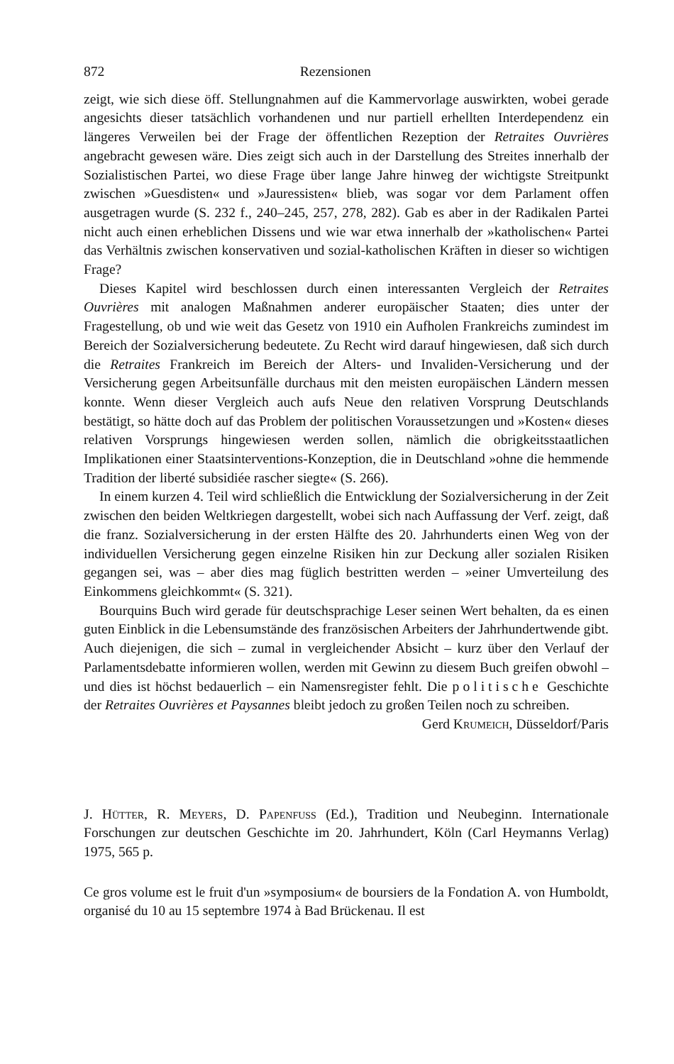872 Rezensionen
zeigt, wie sich diese öff. Stellungnahmen auf die Kammervorlage auswirkten, wobei gerade angesichts dieser tatsächlich vorhandenen und nur partiell erhellten Interdependenz ein längeres Verweilen bei der Frage der öffentlichen Rezeption der Retraites Ouvrières angebracht gewesen wäre. Dies zeigt sich auch in der Darstellung des Streites innerhalb der Sozialistischen Partei, wo diese Frage über lange Jahre hinweg der wichtigste Streitpunkt zwischen »Guesdisten« und »Jauressisten« blieb, was sogar vor dem Parlament offen ausgetragen wurde (S. 232 f., 240–245, 257, 278, 282). Gab es aber in der Radikalen Partei nicht auch einen erheblichen Dissens und wie war etwa innerhalb der »katholischen« Partei das Verhältnis zwischen konservativen und sozial-katholischen Kräften in dieser so wichtigen Frage?
Dieses Kapitel wird beschlossen durch einen interessanten Vergleich der Retraites Ouvrières mit analogen Maßnahmen anderer europäischer Staaten; dies unter der Fragestellung, ob und wie weit das Gesetz von 1910 ein Aufholen Frankreichs zumindest im Bereich der Sozialversicherung bedeutete. Zu Recht wird darauf hingewiesen, daß sich durch die Retraites Frankreich im Bereich der Alters- und Invaliden-Versicherung und der Versicherung gegen Arbeitsunfälle durchaus mit den meisten europäischen Ländern messen konnte. Wenn dieser Vergleich auch aufs Neue den relativen Vorsprung Deutschlands bestätigt, so hätte doch auf das Problem der politischen Voraussetzungen und »Kosten« dieses relativen Vorsprungs hingewiesen werden sollen, nämlich die obrigkeitsstaatlichen Implikationen einer Staatsinterventions-Konzeption, die in Deutschland »ohne die hemmende Tradition der liberté subsidiée rascher siegte« (S. 266).
In einem kurzen 4. Teil wird schließlich die Entwicklung der Sozialversicherung in der Zeit zwischen den beiden Weltkriegen dargestellt, wobei sich nach Auffassung der Verf. zeigt, daß die franz. Sozialversicherung in der ersten Hälfte des 20. Jahrhunderts einen Weg von der individuellen Versicherung gegen einzelne Risiken hin zur Deckung aller sozialen Risiken gegangen sei, was – aber dies mag füglich bestritten werden – »einer Umverteilung des Einkommens gleichkommt« (S. 321).
Bourquins Buch wird gerade für deutschsprachige Leser seinen Wert behalten, da es einen guten Einblick in die Lebensumstände des französischen Arbeiters der Jahrhundertwende gibt. Auch diejenigen, die sich – zumal in vergleichender Absicht – kurz über den Verlauf der Parlamentsdebatte informieren wollen, werden mit Gewinn zu diesem Buch greifen obwohl – und dies ist höchst bedauerlich – ein Namensregister fehlt. Die politische Geschichte der Retraites Ouvrières et Paysannes bleibt jedoch zu großen Teilen noch zu schreiben.
Gerd Krumeich, Düsseldorf/Paris
J. Hütter, R. Meyers, D. Papenfuss (Ed.), Tradition und Neubeginn. Internationale Forschungen zur deutschen Geschichte im 20. Jahrhundert, Köln (Carl Heymanns Verlag) 1975, 565 p.
Ce gros volume est le fruit d'un »symposium« de boursiers de la Fondation A. von Humboldt, organisé du 10 au 15 septembre 1974 à Bad Brückenau. Il est